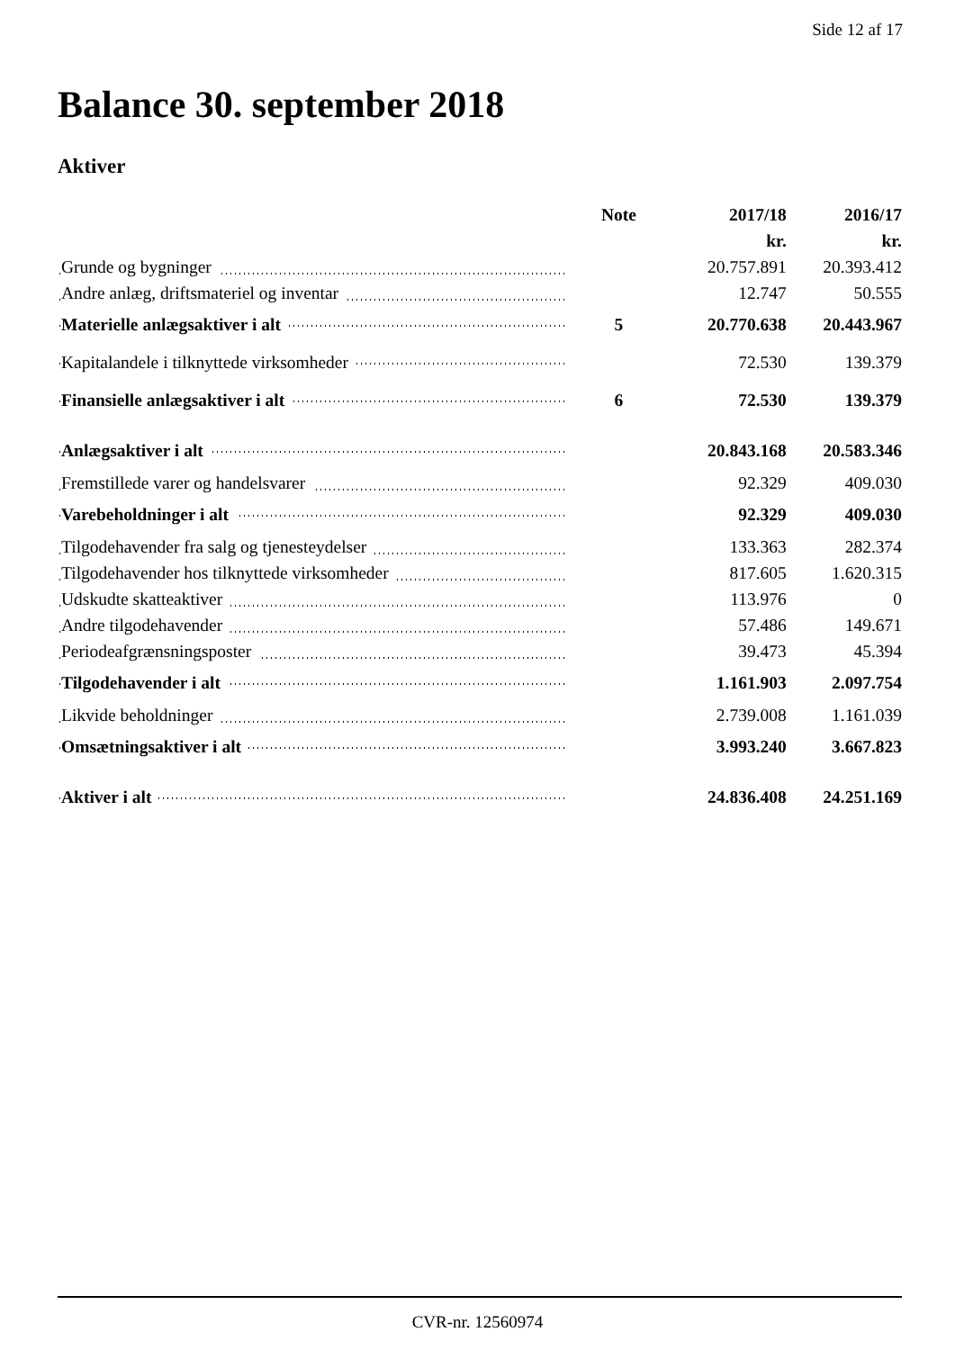Side 12 af 17
Balance 30. september 2018
Aktiver
| | Note | 2017/18 | 2016/17 |
| --- | --- | --- | --- |
| | | kr. | kr. |
| Grunde og bygninger | | 20.757.891 | 20.393.412 |
| Andre anlæg, driftsmateriel og inventar | | 12.747 | 50.555 |
| Materielle anlægsaktiver i alt | 5 | 20.770.638 | 20.443.967 |
| Kapitalandele i tilknyttede virksomheder | | 72.530 | 139.379 |
| Finansielle anlægsaktiver i alt | 6 | 72.530 | 139.379 |
| Anlægsaktiver i alt | | 20.843.168 | 20.583.346 |
| Fremstillede varer og handelsvarer | | 92.329 | 409.030 |
| Varebeholdninger i alt | | 92.329 | 409.030 |
| Tilgodehavender fra salg og tjenesteydelser | | 133.363 | 282.374 |
| Tilgodehavender hos tilknyttede virksomheder | | 817.605 | 1.620.315 |
| Udskudte skatteaktiver | | 113.976 | 0 |
| Andre tilgodehavender | | 57.486 | 149.671 |
| Periodeafgrænsningsposter | | 39.473 | 45.394 |
| Tilgodehavender i alt | | 1.161.903 | 2.097.754 |
| Likvide beholdninger | | 2.739.008 | 1.161.039 |
| Omsætningsaktiver i alt | | 3.993.240 | 3.667.823 |
| Aktiver i alt | | 24.836.408 | 24.251.169 |
CVR-nr. 12560974